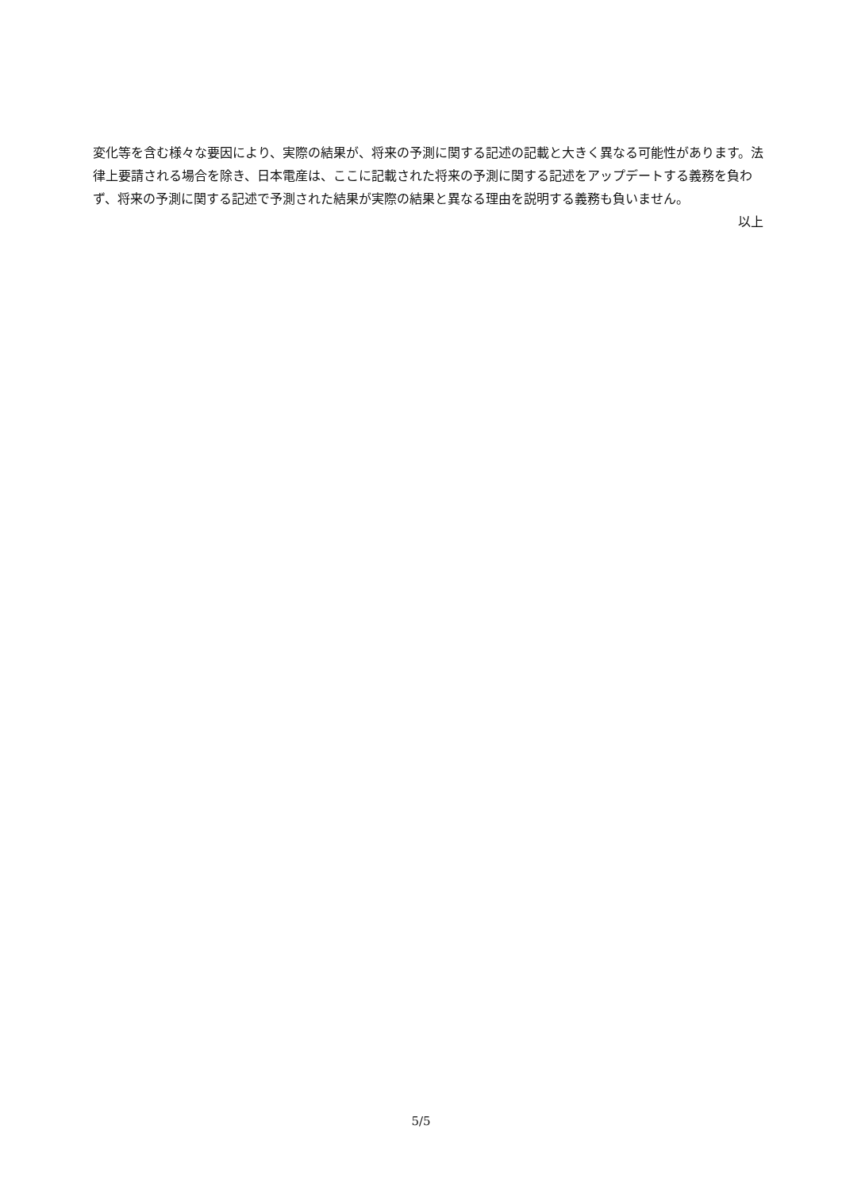変化等を含む様々な要因により、実際の結果が、将来の予測に関する記述の記載と大きく異なる可能性があります。法律上要請される場合を除き、日本電産は、ここに記載された将来の予測に関する記述をアップデートする義務を負わず、将来の予測に関する記述で予測された結果が実際の結果と異なる理由を説明する義務も負いません。
以上
5/5